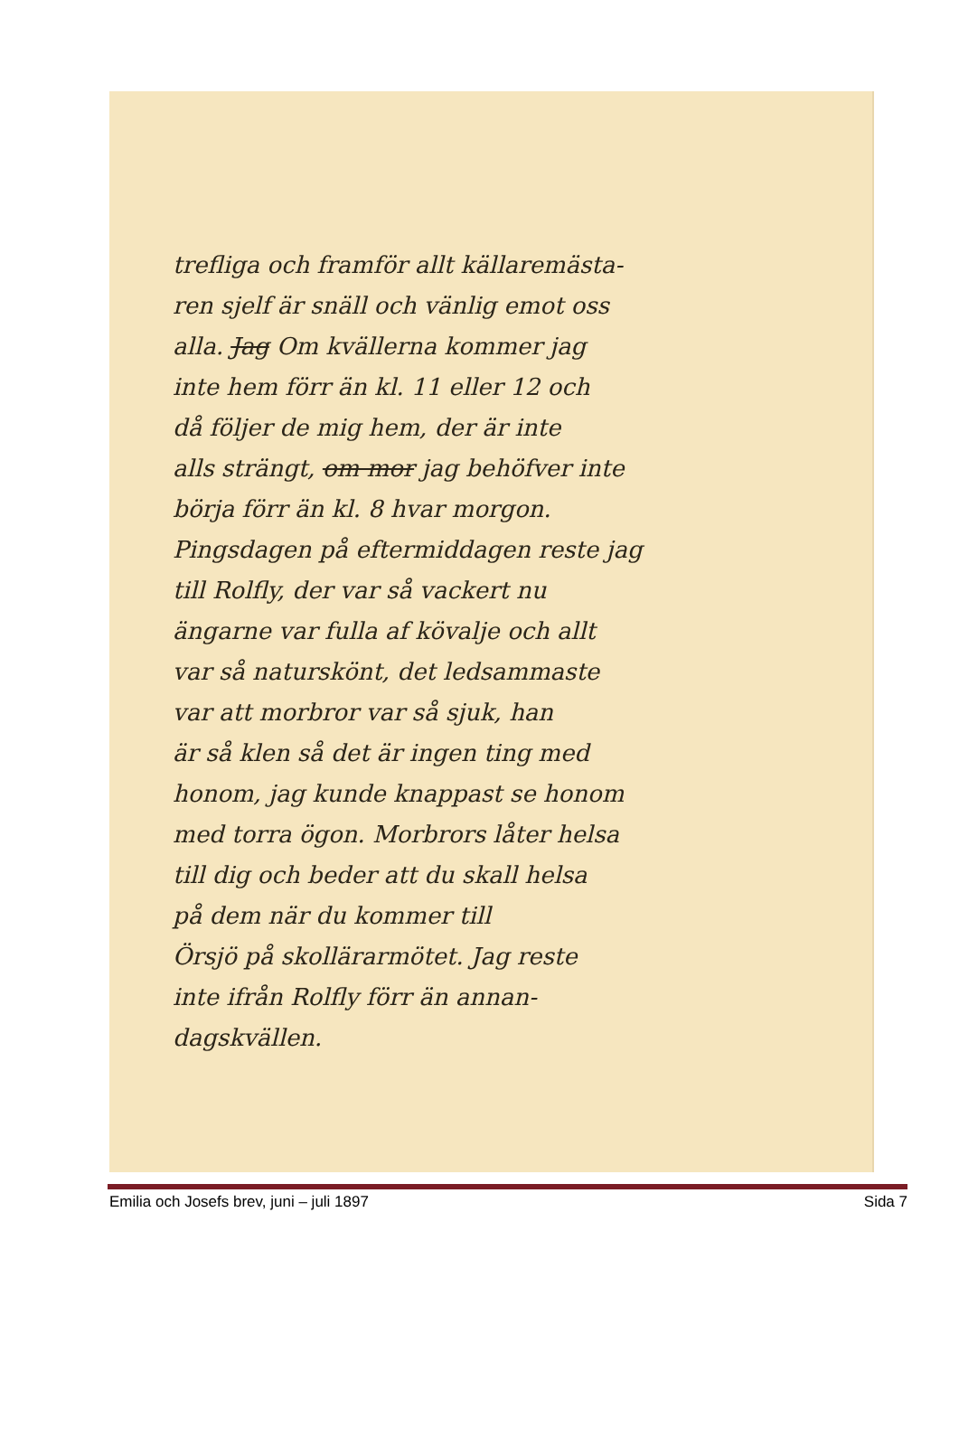trefliga och framför allt källaremästa-
ren sjelf är snäll och vänlig emot oss
alla. Jag Om kvällerna kommer jag
inte hem förr än kl. 11 eller 12 och
då följer de mig hem, der är inte
alls strängt, om mor jag behöfver inte
börja förr än kl. 8 hvar morgon.
Pingsdagen på eftermiddagen reste jag
till Rolfly, der var så vackert nu
ängarne var fulla af kövalje och allt
var så naturskönt, det ledsammaste
var att morbror var så sjuk, han
är så klen så det är ingen ting med
honom, jag kunde knappast se honom
med torra ögon. Morbrors låter helsa
till dig och beder att du skall helsa
på dem när du kommer till
Örsjö på skollärarmötet. Jag reste
inte ifrån Rolfly förr än annan-
dagskvällen.
Emilia och Josefs brev, juni – juli 1897 Sida 7